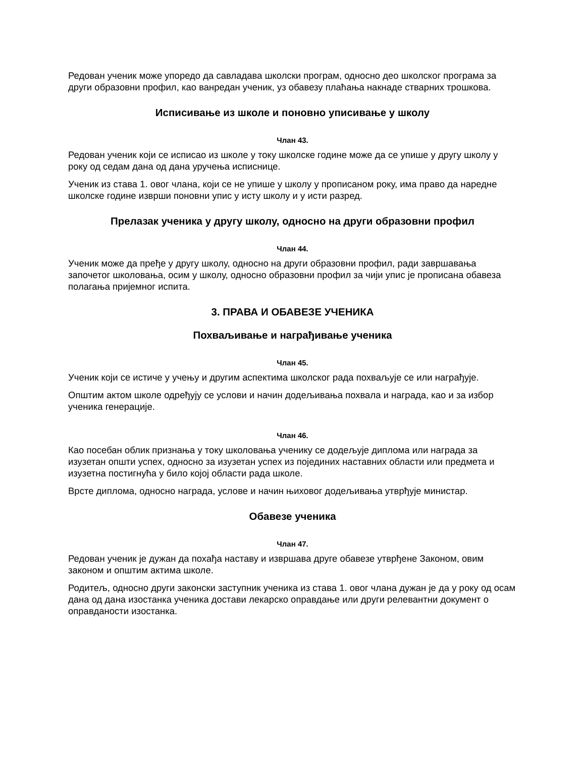Редован ученик може упоредо да савладава школски програм, односно део школског програма за други образовни профил, као ванредан ученик, уз обавезу плаћања накнаде стварних трошкова.
Исписивање из школе и поновно уписивање у школу
Члан 43.
Редован ученик који се исписао из школе у току школске године може да се упише у другу школу у року од седам дана од дана уручења исписнице.
Ученик из става 1. овог члана, који се не упише у школу у прописаном року, има право да наредне школске године изврши поновни упис у исту школу и у исти разред.
Прелазак ученика у другу школу, односно на други образовни профил
Члан 44.
Ученик може да пређе у другу школу, односно на други образовни профил, ради завршавања започетог школовања, осим у школу, односно образовни профил за чији упис је прописана обавеза полагања пријемног испита.
3. ПРАВА И ОБАВЕЗЕ УЧЕНИКА
Похваљивање и награђивање ученика
Члан 45.
Ученик који се истиче у учењу и другим аспектима школског рада похваљује се или награђује.
Општим актом школе одређују се услови и начин додељивања похвала и награда, као и за избор ученика генерације.
Члан 46.
Као посебан облик признања у току школовања ученику се додељује диплома или награда за изузетан општи успех, односно за изузетан успех из појединих наставних области или предмета и изузетна постигнућа у било којој области рада школе.
Врсте диплома, односно награда, услове и начин њиховог додељивања утврђује министар.
Обавезе ученика
Члан 47.
Редован ученик је дужан да похађа наставу и извршава друге обавезе утврђене Законом, овим законом и општим актима школе.
Родитељ, односно други законски заступник ученика из става 1. овог члана дужан је да у року од осам дана од дана изостанка ученика достави лекарско оправдање или други релевантни документ о оправданости изостанка.